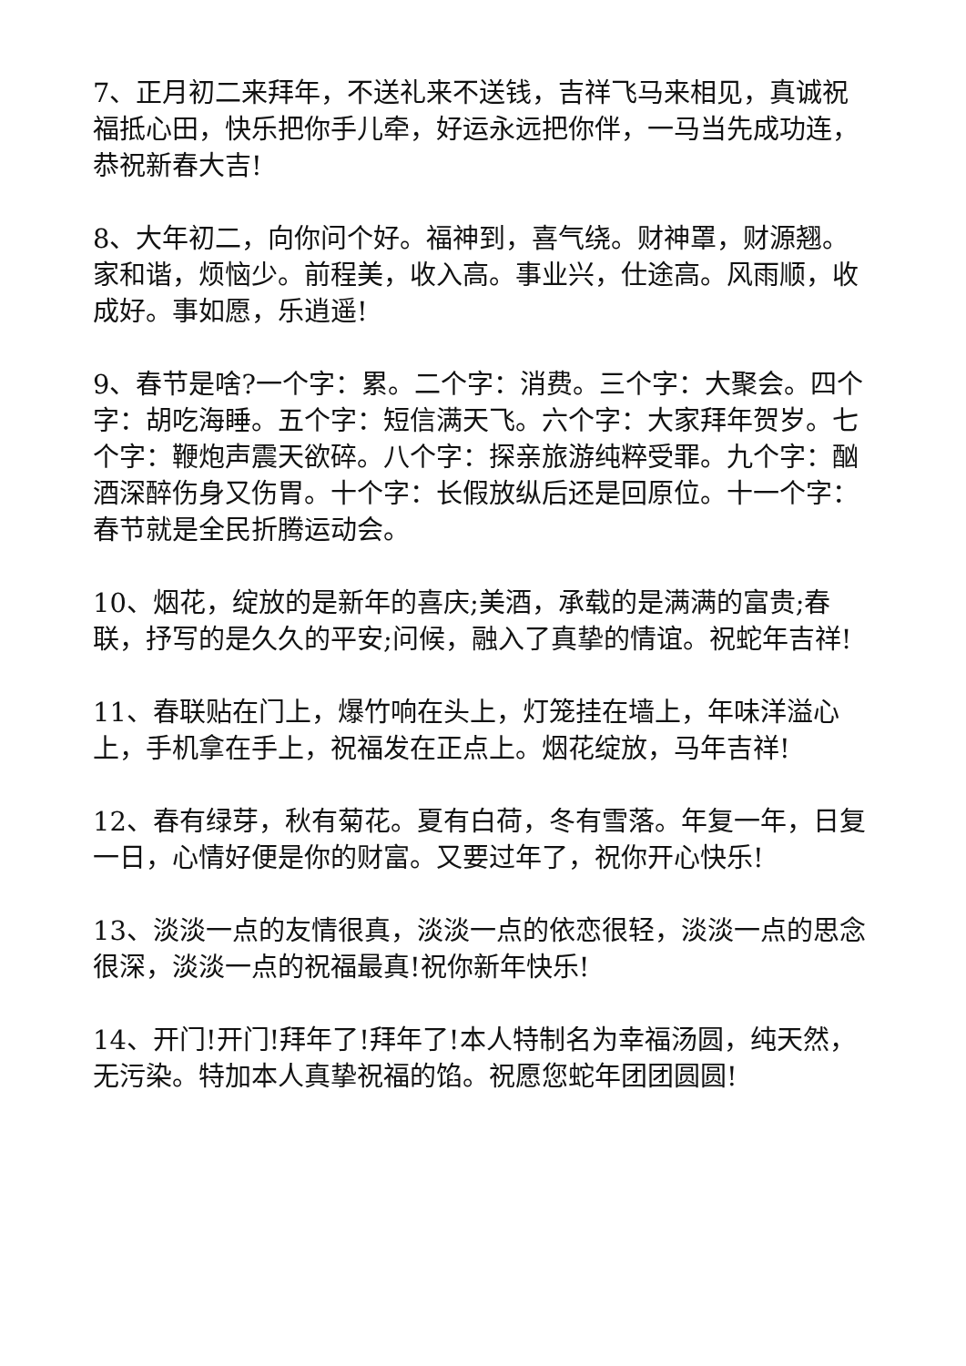7、正月初二来拜年，不送礼来不送钱，吉祥飞马来相见，真诚祝福抵心田，快乐把你手儿牵，好运永远把你伴，一马当先成功连，恭祝新春大吉!
8、大年初二，向你问个好。福神到，喜气绕。财神罩，财源翘。家和谐，烦恼少。前程美，收入高。事业兴，仕途高。风雨顺，收成好。事如愿，乐逍遥!
9、春节是啥?一个字：累。二个字：消费。三个字：大聚会。四个字：胡吃海睡。五个字：短信满天飞。六个字：大家拜年贺岁。七个字：鞭炮声震天欲碎。八个字：探亲旅游纯粹受罪。九个字：酗酒深醉伤身又伤胃。十个字：长假放纵后还是回原位。十一个字：春节就是全民折腾运动会。
10、烟花，绽放的是新年的喜庆;美酒，承载的是满满的富贵;春联，抒写的是久久的平安;问候，融入了真挚的情谊。祝蛇年吉祥!
11、春联贴在门上，爆竹响在头上，灯笼挂在墙上，年味洋溢心上，手机拿在手上，祝福发在正点上。烟花绽放，马年吉祥!
12、春有绿芽，秋有菊花。夏有白荷，冬有雪落。年复一年，日复一日，心情好便是你的财富。又要过年了，祝你开心快乐!
13、淡淡一点的友情很真，淡淡一点的依恋很轻，淡淡一点的思念很深，淡淡一点的祝福最真!祝你新年快乐!
14、开门!开门!拜年了!拜年了!本人特制名为幸福汤圆，纯天然，无污染。特加本人真挚祝福的馅。祝愿您蛇年团团圆圆!